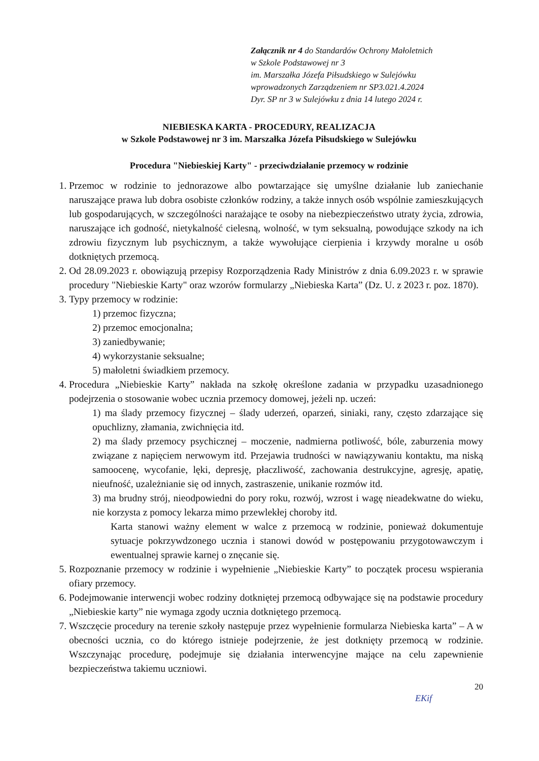Załącznik nr 4 do Standardów Ochrony Małoletnich
w Szkole Podstawowej nr 3
im. Marszałka Józefa Piłsudskiego w Sulejówku
wprowadzonych Zarządzeniem nr SP3.021.4.2024
Dyr. SP nr 3 w Sulejówku z dnia 14 lutego 2024 r.
NIEBIESKA KARTA - PROCEDURY, REALIZACJA
w Szkole Podstawowej nr 3 im. Marszałka Józefa Piłsudskiego w Sulejówku
Procedura "Niebieskiej Karty" - przeciwdziałanie przemocy w rodzinie
1. Przemoc w rodzinie to jednorazowe albo powtarzające się umyślne działanie lub zaniechanie naruszające prawa lub dobra osobiste członków rodziny, a także innych osób wspólnie zamieszkujących lub gospodarujących, w szczególności narażające te osoby na niebezpieczeństwo utraty życia, zdrowia, naruszające ich godność, nietykalność cielesną, wolność, w tym seksualną, powodujące szkody na ich zdrowiu fizycznym lub psychicznym, a także wywołujące cierpienia i krzywdy moralne u osób dotkniętych przemocą.
2. Od 28.09.2023 r. obowiązują przepisy Rozporządzenia Rady Ministrów z dnia 6.09.2023 r. w sprawie procedury "Niebieskie Karty" oraz wzorów formularzy „Niebieska Karta” (Dz. U. z 2023 r. poz. 1870).
3. Typy przemocy w rodzinie:
1) przemoc fizyczna;
2) przemoc emocjonalna;
3) zaniedbywanie;
4) wykorzystanie seksualne;
5) małoletni świadkiem przemocy.
4. Procedura „Niebieskie Karty” nakłada na szkołę określone zadania w przypadku uzasadnionego podejrzenia o stosowanie wobec ucznia przemocy domowej, jeżeli np. uczeń:
1) ma ślady przemocy fizycznej – ślady uderzeń, oparzeń, siniaki, rany, często zdarzające się opuchlizny, złamania, zwichnięcia itd.
2) ma ślady przemocy psychicznej – moczenie, nadmierna potliwość, bóle, zaburzenia mowy związane z napięciem nerwowym itd. Przejawia trudności w nawiązywaniu kontaktu, ma niską samoocenę, wycofanie, lęki, depresję, płaczliwość, zachowania destrukcyjne, agresję, apatię, nieufność, uzależnianie się od innych, zastraszenie, unikanie rozmów itd.
3) ma brudny strój, nieodpowiedni do pory roku, rozwój, wzrost i wagę nieadekwatne do wieku, nie korzysta z pomocy lekarza mimo przewlekłej choroby itd.
Karta stanowi ważny element w walce z przemocą w rodzinie, ponieważ dokumentuje sytuacje pokrzywdzonego ucznia i stanowi dowód w postępowaniu przygotowawczym i ewentualnej sprawie karnej o znęcanie się.
5. Rozpoznanie przemocy w rodzinie i wypełnienie „Niebieskie Karty” to początek procesu wspierania ofiary przemocy.
6. Podejmowanie interwencji wobec rodziny dotkniętej przemocą odbywające się na podstawie procedury „Niebieskie karty” nie wymaga zgody ucznia dotkniętego przemocą.
7. Wszczęcie procedury na terenie szkoły następuje przez wypełnienie formularza Niebieska karta” – A w obecności ucznia, co do którego istnieje podejrzenie, że jest dotknięty przemocą w rodzinie. Wszczynając procedurę, podejmuje się działania interwencyjne mające na celu zapewnienie bezpieczeństwa takiemu uczniowi.
20
EKif